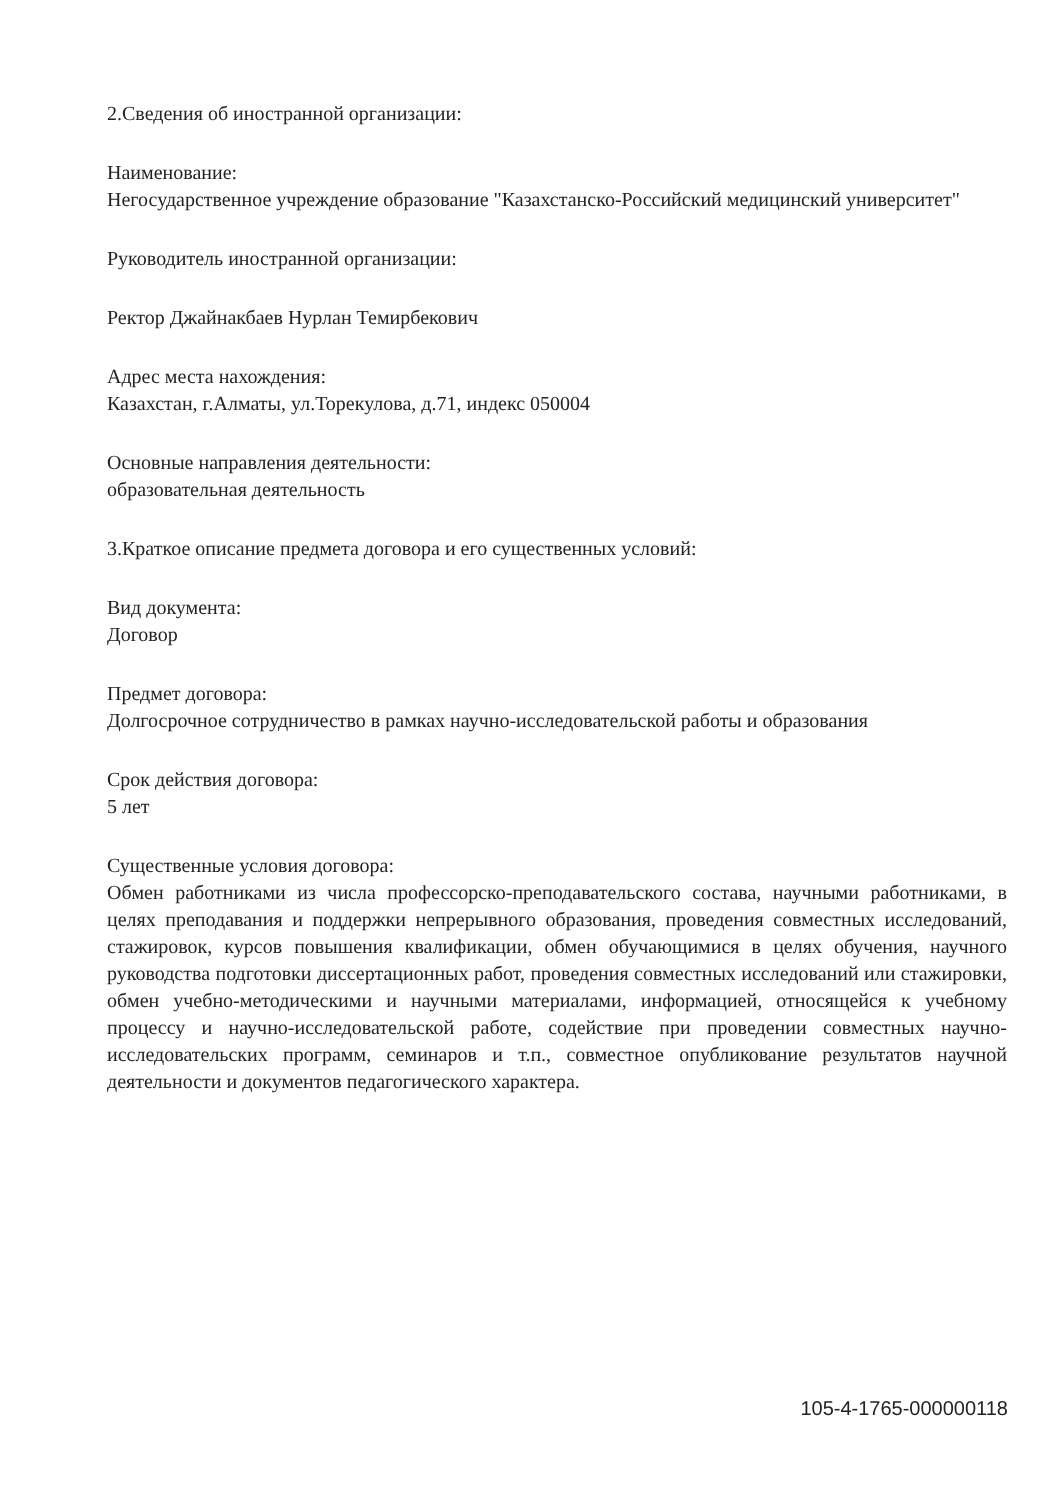2.Сведения об иностранной организации:
Наименование:
Негосударственное учреждение образование "Казахстанско-Российский медицинский университет"
Руководитель иностранной организации:
Ректор Джайнакбаев Нурлан Темирбекович
Адрес места нахождения:
Казахстан, г.Алматы, ул.Торекулова, д.71, индекс 050004
Основные направления деятельности:
образовательная деятельность
3.Краткое описание предмета договора и его существенных условий:
Вид документа:
Договор
Предмет договора:
Долгосрочное сотрудничество в рамках научно-исследовательской работы и образования
Срок действия договора:
5 лет
Существенные условия договора:
Обмен работниками из числа профессорско-преподавательского состава, научными работниками, в целях преподавания и поддержки непрерывного образования, проведения совместных исследований, стажировок, курсов повышения квалификации, обмен обучающимися в целях обучения, научного руководства подготовки диссертационных работ, проведения совместных исследований или стажировки, обмен учебно-методическими и научными материалами, информацией, относящейся к учебному процессу и научно-исследовательской работе, содействие при проведении совместных научно-исследовательских программ, семинаров и т.п., совместное опубликование результатов научной деятельности и документов педагогического характера.
105-4-1765-000000118